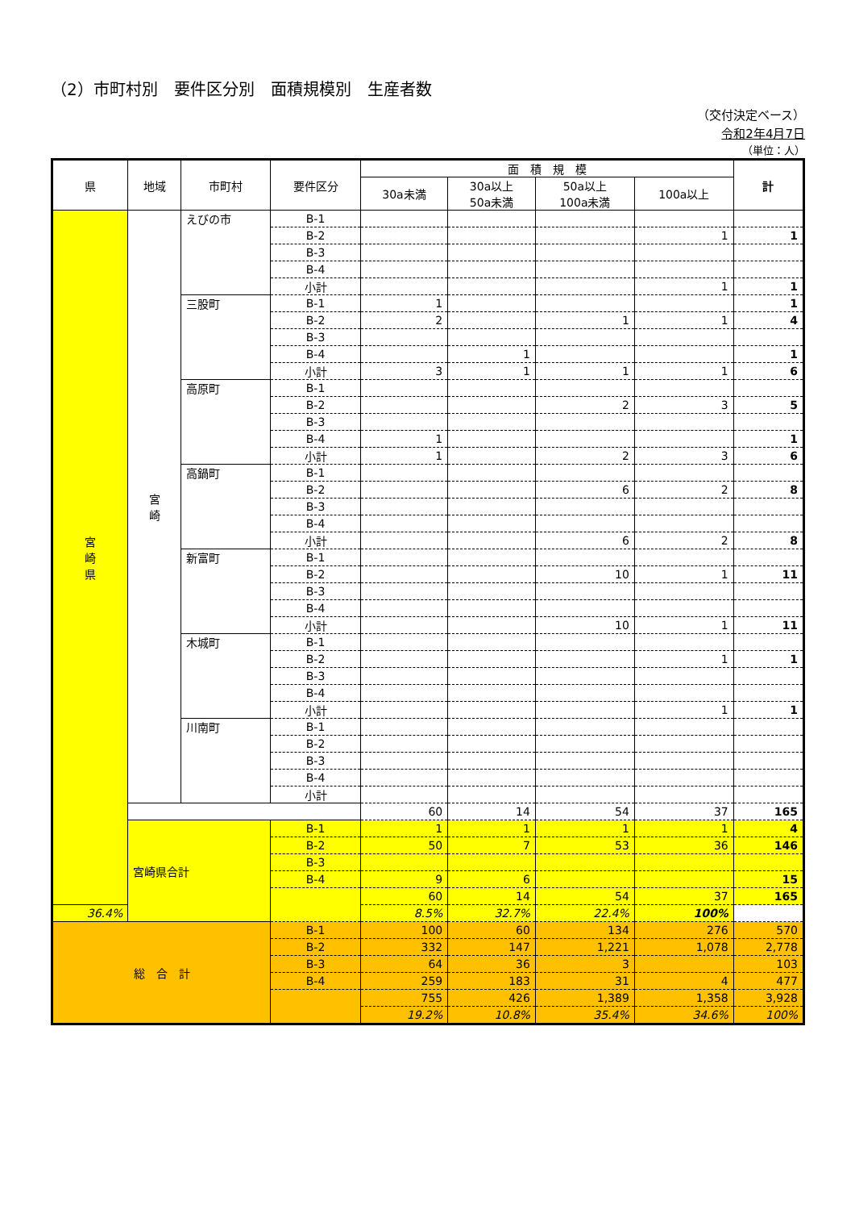（2）市町村別　要件区分別　面積規模別　生産者数
（交付決定ベース）
令和2年4月7日
（単位：人）
| 県 | 地域 | 市町村 | 要件区分 | 面 積 規 模 | | | | 計 |
| --- | --- | --- | --- | --- | --- | --- | --- | --- |
| | | | | 30a未満 | 30a以上 50a未満 | 50a以上 100a未満 | 100a以上 | |
| 宮 崎 県 | 宮 崎 | えびの市 | B-1 | | | | | |
| | | | B-2 | | | | 1 | 1 |
| | | | B-3 | | | | | |
| | | | B-4 | | | | | |
| | | | 小計 | | | | 1 | 1 |
| | | 三股町 | B-1 | 1 | | | | 1 |
| | | | B-2 | 2 | | 1 | 1 | 4 |
| | | | B-3 | | | | | |
| | | | B-4 | | 1 | | | 1 |
| | | | 小計 | 3 | 1 | 1 | 1 | 6 |
| | | 高原町 | B-1 | | | | | |
| | | | B-2 | | | 2 | 3 | 5 |
| | | | B-3 | | | | | |
| | | | B-4 | 1 | | | | 1 |
| | | | 小計 | 1 | | 2 | 3 | 6 |
| | | 高鍋町 | B-1 | | | | | |
| | | | B-2 | | | 6 | 2 | 8 |
| | | | B-3 | | | | | |
| | | | B-4 | | | | | |
| | | | 小計 | | | 6 | 2 | 8 |
| | | 新富町 | B-1 | | | | | |
| | | | B-2 | | | 10 | 1 | 11 |
| | | | B-3 | | | | | |
| | | | B-4 | | | | | |
| | | | 小計 | | | 10 | 1 | 11 |
| | | 木城町 | B-1 | | | | | |
| | | | B-2 | | | | 1 | 1 |
| | | | B-3 | | | | | |
| | | | B-4 | | | | | |
| | | | 小計 | | | | 1 | 1 |
| | | 川南町 | B-1 | | | | | |
| | | | B-2 | | | | | |
| | | | B-3 | | | | | |
| | | | B-4 | | | | | |
| | | | 小計 | | | | | |
| | | | | 60 | 14 | 54 | 37 | 165 |
| | 宮崎県合計 | | B-1 | 1 | 1 | 1 | 1 | 4 |
| | | | B-2 | 50 | 7 | 53 | 36 | 146 |
| | | | B-3 | | | | | |
| | | | B-4 | 9 | 6 | | | 15 |
| | | | | 60 | 14 | 54 | 37 | 165 |
| 36.4% | | | | 8.5% | 32.7% | 22.4% | 100% | |
| 総 合 計 | | | B-1 | 100 | 60 | 134 | 276 | 570 |
| | | | B-2 | 332 | 147 | 1,221 | 1,078 | 2,778 |
| | | | B-3 | 64 | 36 | 3 | | 103 |
| | | | B-4 | 259 | 183 | 31 | 4 | 477 |
| | | | | 755 | 426 | 1,389 | 1,358 | 3,928 |
| | | | | 19.2% | 10.8% | 35.4% | 34.6% | 100% |